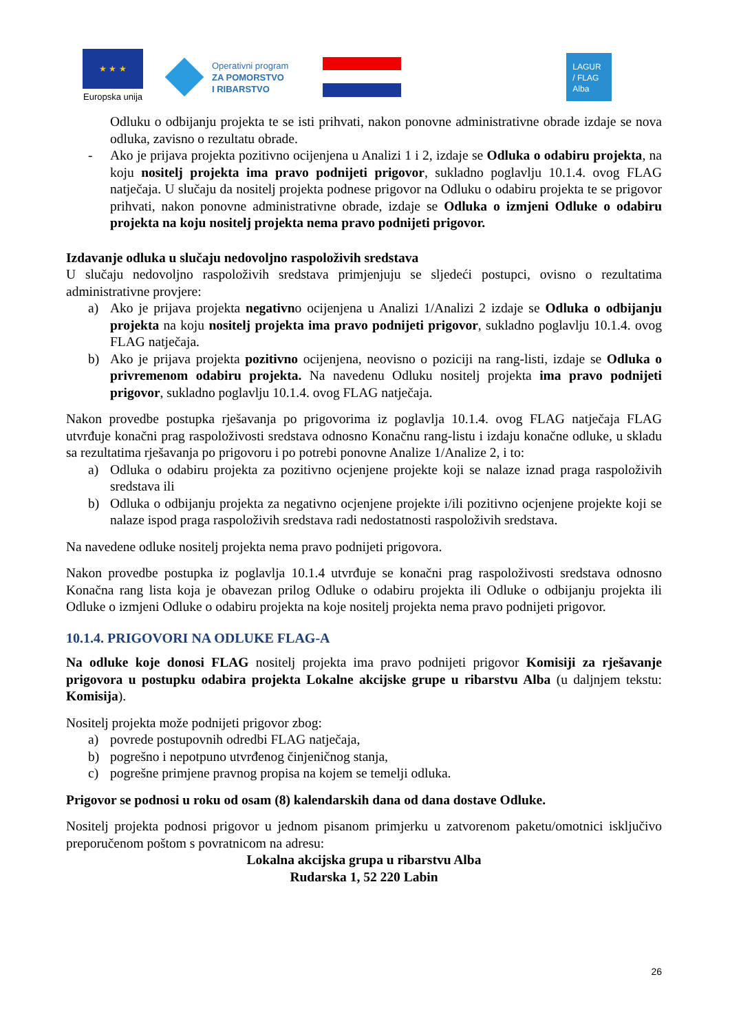★ ★ ★
Europska unija
Operativni program
ZA POMORSTVO
I RIBARSTVO
LAGUR
/ FLAG
Alba
Odluku o odbijanju projekta te se isti prihvati, nakon ponovne administrativne obrade izdaje se nova odluka, zavisno o rezultatu obrade.
- Ako je prijava projekta pozitivno ocijenjena u Analizi 1 i 2, izdaje se Odluka o odabiru projekta, na koju nositelj projekta ima pravo podnijeti prigovor, sukladno poglavlju 10.1.4. ovog FLAG natječaja. U slučaju da nositelj projekta podnese prigovor na Odluku o odabiru projekta te se prigovor prihvati, nakon ponovne administrativne obrade, izdaje se Odluka o izmjeni Odluke o odabiru projekta na koju nositelj projekta nema pravo podnijeti prigovor.
Izdavanje odluka u slučaju nedovoljno raspoloživih sredstava
U slučaju nedovoljno raspoloživih sredstava primjenjuju se sljedeći postupci, ovisno o rezultatima administrativne provjere:
a) Ako je prijava projekta negativno ocijenjena u Analizi 1/Analizi 2 izdaje se Odluka o odbijanju projekta na koju nositelj projekta ima pravo podnijeti prigovor, sukladno poglavlju 10.1.4. ovog FLAG natječaja.
b) Ako je prijava projekta pozitivno ocijenjena, neovisno o poziciji na rang-listi, izdaje se Odluka o privremenom odabiru projekta. Na navedenu Odluku nositelj projekta ima pravo podnijeti prigovor, sukladno poglavlju 10.1.4. ovog FLAG natječaja.
Nakon provedbe postupka rješavanja po prigovorima iz poglavlja 10.1.4. ovog FLAG natječaja FLAG utvrđuje konačni prag raspoloživosti sredstava odnosno Konačnu rang-listu i izdaju konačne odluke, u skladu sa rezultatima rješavanja po prigovoru i po potrebi ponovne Analize 1/Analize 2, i to:
a) Odluka o odabiru projekta za pozitivno ocjenjene projekte koji se nalaze iznad praga raspoloživih sredstava ili
b) Odluka o odbijanju projekta za negativno ocjenjene projekte i/ili pozitivno ocjenjene projekte koji se nalaze ispod praga raspoloživih sredstava radi nedostatnosti raspoloživih sredstava.
Na navedene odluke nositelj projekta nema pravo podnijeti prigovora.
Nakon provedbe postupka iz poglavlja 10.1.4 utvrđuje se konačni prag raspoloživosti sredstava odnosno Konačna rang lista koja je obavezan prilog Odluke o odabiru projekta ili Odluke o odbijanju projekta ili Odluke o izmjeni Odluke o odabiru projekta na koje nositelj projekta nema pravo podnijeti prigovor.
10.1.4. PRIGOVORI NA ODLUKE FLAG-A
Na odluke koje donosi FLAG nositelj projekta ima pravo podnijeti prigovor Komisiji za rješavanje prigovora u postupku odabira projekta Lokalne akcijske grupe u ribarstvu Alba (u daljnjem tekstu: Komisija).
Nositelj projekta može podnijeti prigovor zbog:
a) povrede postupovnih odredbi FLAG natječaja,
b) pogrešno i nepotpuno utvrđenog činjeničnog stanja,
c) pogrešne primjene pravnog propisa na kojem se temelji odluka.
Prigovor se podnosi u roku od osam (8) kalendarskih dana od dana dostave Odluke.
Nositelj projekta podnosi prigovor u jednom pisanom primjerku u zatvorenom paketu/omotnici isključivo preporučenom poštom s povratnicom na adresu:
Lokalna akcijska grupa u ribarstvu Alba
Rudarska 1, 52 220 Labin
26